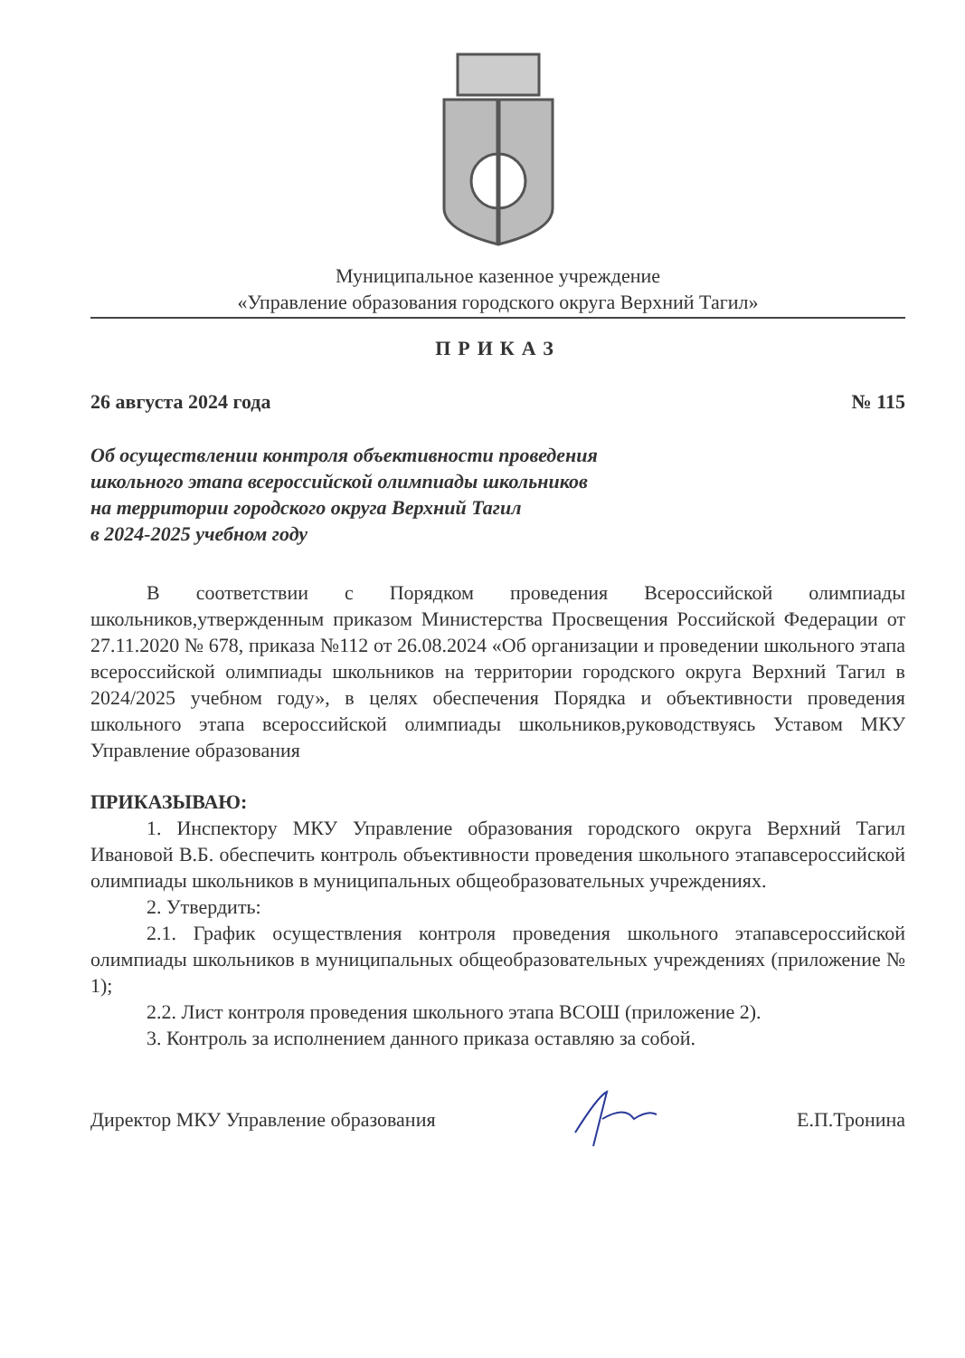Муниципальное казенное учреждение
«Управление образования городского округа Верхний Тагил»
ПРИКАЗ
26 августа 2024 года № 115
Об осуществлении контроля объективности проведения
школьного этапа всероссийской олимпиады школьников
на территории городского округа Верхний Тагил
в 2024-2025 учебном году
В соответствии с Порядком проведения Всероссийской олимпиады школьников,утвержденным приказом Министерства Просвещения Российской Федерации от 27.11.2020 № 678, приказа №112 от 26.08.2024 «Об организации и проведении школьного этапа всероссийской олимпиады школьников на территории городского округа Верхний Тагил в 2024/2025 учебном году», в целях обеспечения Порядка и объективности проведения школьного этапа всероссийской олимпиады школьников,руководствуясь Уставом МКУ Управление образования
ПРИКАЗЫВАЮ:
1. Инспектору МКУ Управление образования городского округа Верхний Тагил Ивановой В.Б. обеспечить контроль объективности проведения школьного этапавсероссийской олимпиады школьников в муниципальных общеобразовательных учреждениях.
2. Утвердить:
2.1. График осуществления контроля проведения школьного этапавсероссийской олимпиады школьников в муниципальных общеобразовательных учреждениях (приложение № 1);
2.2. Лист контроля проведения школьного этапа ВСОШ (приложение 2).
3. Контроль за исполнением данного приказа оставляю за собой.
Директор МКУ Управление образования Е.П.Тронина